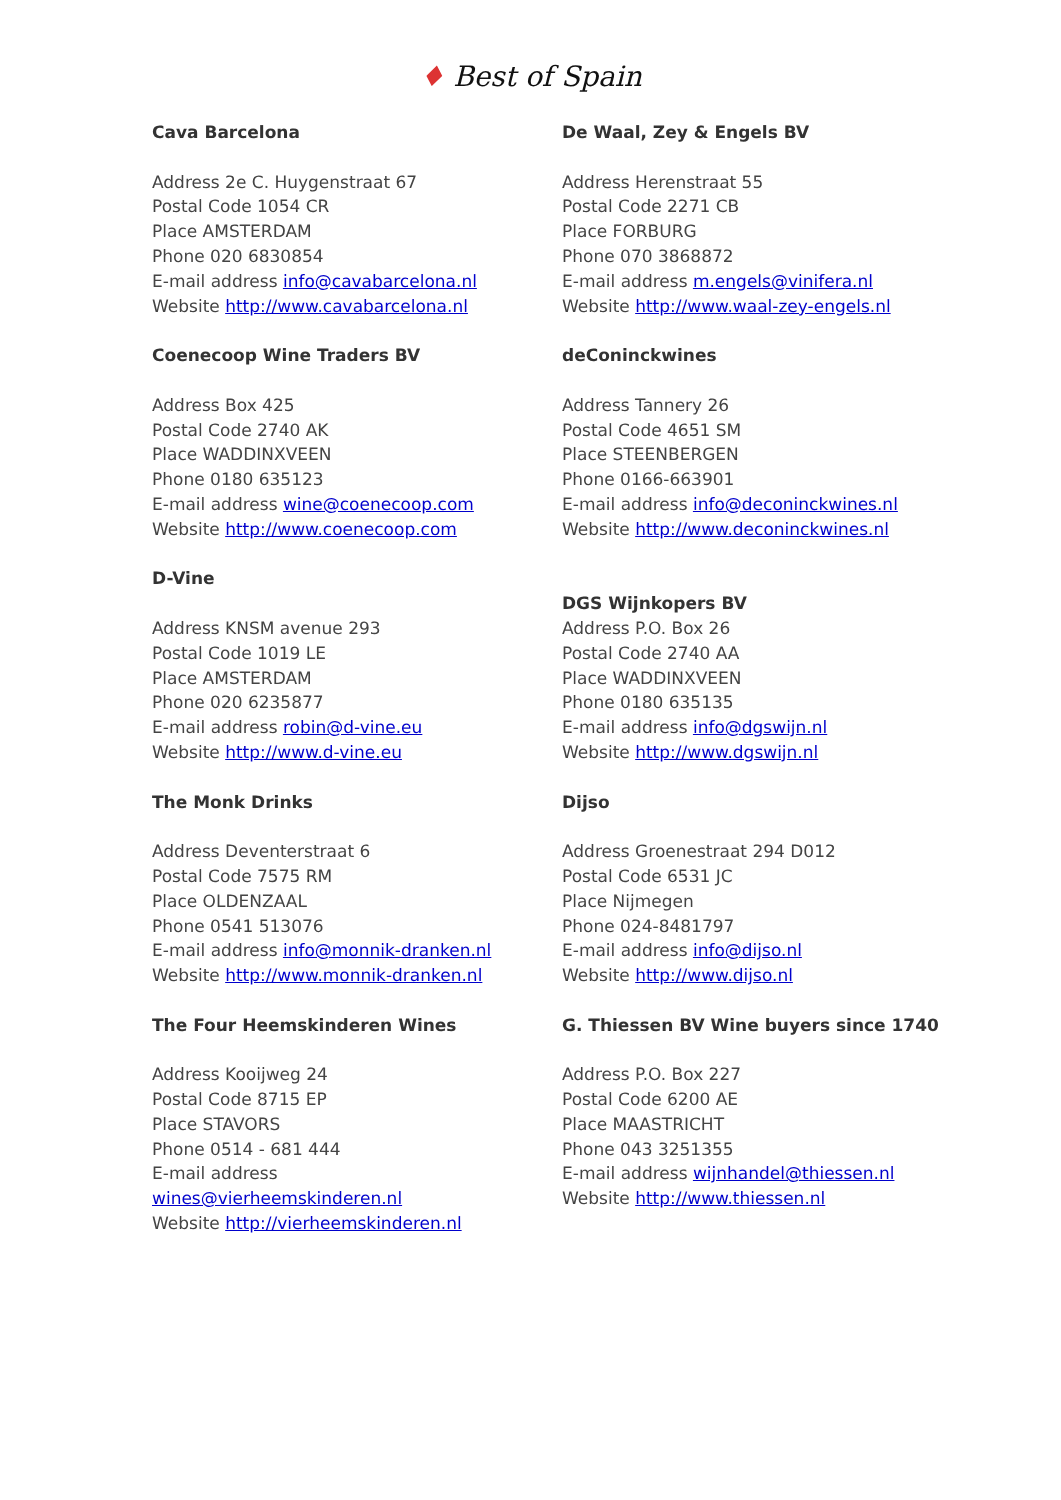♦ Best of Spain
Cava Barcelona
Address 2e C. Huygenstraat 67
Postal Code 1054 CR
Place AMSTERDAM
Phone 020 6830854
E-mail address info@cavabarcelona.nl
Website http://www.cavabarcelona.nl
Coenecoop Wine Traders BV
Address Box 425
Postal Code 2740 AK
Place WADDINXVEEN
Phone 0180 635123
E-mail address wine@coenecoop.com
Website http://www.coenecoop.com
D-Vine
Address KNSM avenue 293
Postal Code 1019 LE
Place AMSTERDAM
Phone 020 6235877
E-mail address robin@d-vine.eu
Website http://www.d-vine.eu
The Monk Drinks
Address Deventerstraat 6
Postal Code 7575 RM
Place OLDENZAAL
Phone 0541 513076
E-mail address info@monnik-dranken.nl
Website http://www.monnik-dranken.nl
The Four Heemskinderen Wines
Address Kooijweg 24
Postal Code 8715 EP
Place STAVORS
Phone 0514 - 681 444
E-mail address
wines@vierheemskinderen.nl
Website http://vierheemskinderen.nl
De Waal, Zey & Engels BV
Address Herenstraat 55
Postal Code 2271 CB
Place FORBURG
Phone 070 3868872
E-mail address m.engels@vinifera.nl
Website http://www.waal-zey-engels.nl
deConinckwines
Address Tannery 26
Postal Code 4651 SM
Place STEENBERGEN
Phone 0166-663901
E-mail address info@deconinckwines.nl
Website http://www.deconinckwines.nl
DGS Wijnkopers BV
Address P.O. Box 26
Postal Code 2740 AA
Place WADDINXVEEN
Phone 0180 635135
E-mail address info@dgswijn.nl
Website http://www.dgswijn.nl
Dijso
Address Groenestraat 294 D012
Postal Code 6531 JC
Place Nijmegen
Phone 024-8481797
E-mail address info@dijso.nl
Website http://www.dijso.nl
G. Thiessen BV Wine buyers since 1740
Address P.O. Box 227
Postal Code 6200 AE
Place MAASTRICHT
Phone 043 3251355
E-mail address wijnhandel@thiessen.nl
Website http://www.thiessen.nl